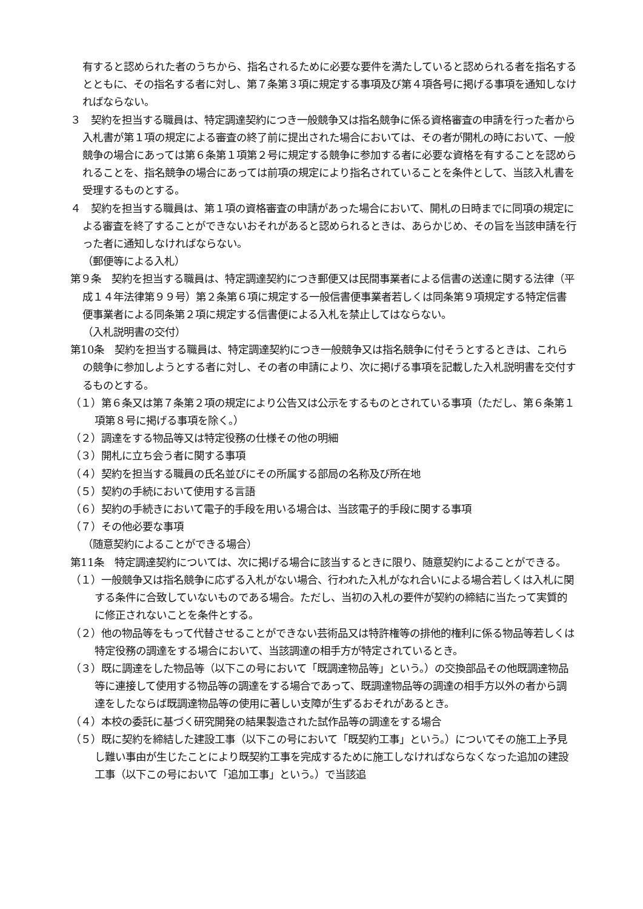有すると認められた者のうちから、指名されるために必要な要件を満たしていると認められる者を指名するとともに、その指名する者に対し、第７条第３項に規定する事項及び第４項各号に掲げる事項を通知しなければならない。
３　契約を担当する職員は、特定調達契約につき一般競争又は指名競争に係る資格審査の申請を行った者から入札書が第１項の規定による審査の終了前に提出された場合においては、その者が開札の時において、一般競争の場合にあっては第６条第１項第２号に規定する競争に参加する者に必要な資格を有することを認められることを、指名競争の場合にあっては前項の規定により指名されていることを条件として、当該入札書を受理するものとする。
４　契約を担当する職員は、第１項の資格審査の申請があった場合において、開札の日時までに同項の規定による審査を終了することができないおそれがあると認められるときは、あらかじめ、その旨を当該申請を行った者に通知しなければならない。
（郵便等による入札）
第９条　契約を担当する職員は、特定調達契約につき郵便又は民間事業者による信書の送達に関する法律（平成１４年法律第９９号）第２条第６項に規定する一般信書便事業者若しくは同条第９項規定する特定信書便事業者による同条第２項に規定する信書便による入札を禁止してはならない。
（入札説明書の交付）
第10条　契約を担当する職員は、特定調達契約につき一般競争又は指名競争に付そうとするときは、これらの競争に参加しようとする者に対し、その者の申請により、次に掲げる事項を記載した入札説明書を交付するものとする。
（１）第６条又は第７条第２項の規定により公告又は公示をするものとされている事項（ただし、第６条第１項第８号に掲げる事項を除く。）
（２）調達をする物品等又は特定役務の仕様その他の明細
（３）開札に立ち会う者に関する事項
（４）契約を担当する職員の氏名並びにその所属する部局の名称及び所在地
（５）契約の手続において使用する言語
（６）契約の手続きにおいて電子的手段を用いる場合は、当該電子的手段に関する事項
（７）その他必要な事項
（随意契約によることができる場合）
第11条　特定調達契約については、次に掲げる場合に該当するときに限り、随意契約によることができる。
（１）一般競争又は指名競争に応ずる入札がない場合、行われた入札がなれ合いによる場合若しくは入札に関する条件に合致していないものである場合。ただし、当初の入札の要件が契約の締結に当たって実質的に修正されないことを条件とする。
（２）他の物品等をもって代替させることができない芸術品又は特許権等の排他的権利に係る物品等若しくは特定役務の調達をする場合において、当該調達の相手方が特定されているとき。
（３）既に調達をした物品等（以下この号において「既調達物品等」という。）の交換部品その他既調達物品等に連接して使用する物品等の調達をする場合であって、既調達物品等の調達の相手方以外の者から調達をしたならば既調達物品等の使用に著しい支障が生ずるおそれがあるとき。
（４）本校の委託に基づく研究開発の結果製造された試作品等の調達をする場合
（５）既に契約を締結した建設工事（以下この号において「既契約工事」という。）についてその施工上予見し難い事由が生じたことにより既契約工事を完成するために施工しなければならなくなった追加の建設工事（以下この号において「追加工事」という。）で当該追